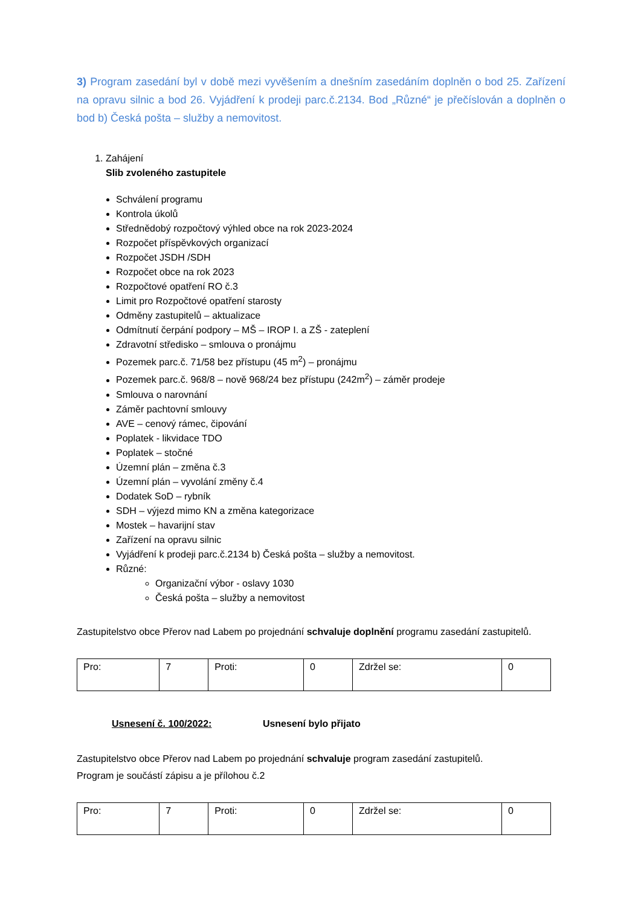3) Program zasedání byl v době mezi vyvěšením a dnešním zasedáním doplněn o bod 25. Zařízení na opravu silnic a bod 26. Vyjádření k prodeji parc.č.2134. Bod „Různé“ je přečíslován a doplněn o bod b) Česká pošta – služby a nemovitost.
1. Zahájení
Slib zvoleného zastupitele
Schválení programu
Kontrola úkolů
Střednědobý rozpočtový výhled obce na rok 2023-2024
Rozpočet příspěvkových organizací
Rozpočet JSDH /SDH
Rozpočet obce na rok 2023
Rozpočtové opatření RO č.3
Limit pro Rozpočtové opatření starosty
Odměny zastupitelů – aktualizace
Odmítnutí čerpání podpory – MŠ – IROP I. a ZŠ - zateplení
Zdravotní středisko – smlouva o pronájmu
Pozemek parc.č. 71/58 bez přístupu (45 m<sup>2</sup>) – pronájmu
Pozemek parc.č. 968/8 – nově 968/24 bez přístupu (242m<sup>2</sup>) – záměr prodeje
Smlouva o narovnání
Záměr pachtovní smlouvy
AVE – cenový rámec, čipování
Poplatek - likvidace TDO
Poplatek – stočné
Územní plán – změna č.3
Územní plán – vyvolání změny č.4
Dodatek SoD – rybník
SDH – výjezd mimo KN a změna kategorizace
Mostek – havarijní stav
Zařízení na opravu silnic
Vyjádření k prodeji parc.č.2134 b) Česká pošta – služby a nemovitost.
Různé:
Organizační výbor - oslavy 1030
Česká pošta – služby a nemovitost
Zastupitelstvo obce Přerov nad Labem po projednání schvaluje doplnění programu zasedání zastupitelů.
| Pro: | 7 | Proti: | 0 | Zdržel se: | 0 |
Usnesení č. 100/2022: Usnesení bylo přijato
Zastupitelstvo obce Přerov nad Labem po projednání schvaluje program zasedání zastupitelů.
Program je součástí zápisu a je přílohou č.2
| Pro: | 7 | Proti: | 0 | Zdržel se: | 0 |